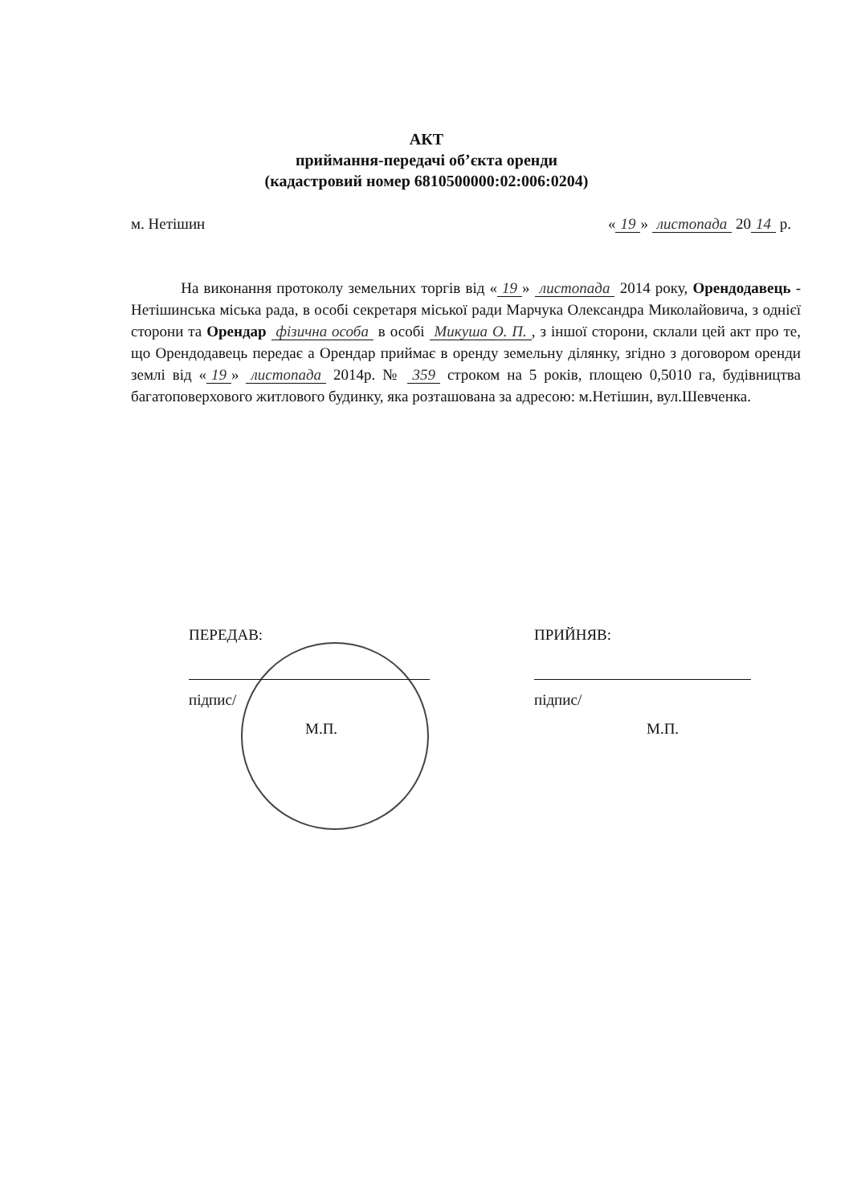АКТ
приймання-передачі об’єкта оренди
(кадастровий номер 6810500000:02:006:0204)
м. Нетішин « 19 » листопада 20 14 р.
На виконання протоколу земельних торгів від « 19 » листопада 2014 року, Орендодавець - Нетішинська міська рада, в особі секретаря міської ради Марчука Олександра Миколайовича, з однієї сторони та Орендар фізична особа в особі Микуша О. П., з іншої сторони, склали цей акт про те, що Орендодавець передає а Орендар приймає в оренду земельну ділянку, згідно з договором оренди землі від « 19 » листопада 2014р. № 359 строком на 5 років, площею 0,5010 га, будівництва багатоповерхового житлового будинку, яка розташована за адресою: м.Нетішин, вул.Шевченка.
ПЕРЕДАВ:
підпис/
М.П.
ПРИЙНЯВ:
підпис/
М.П.